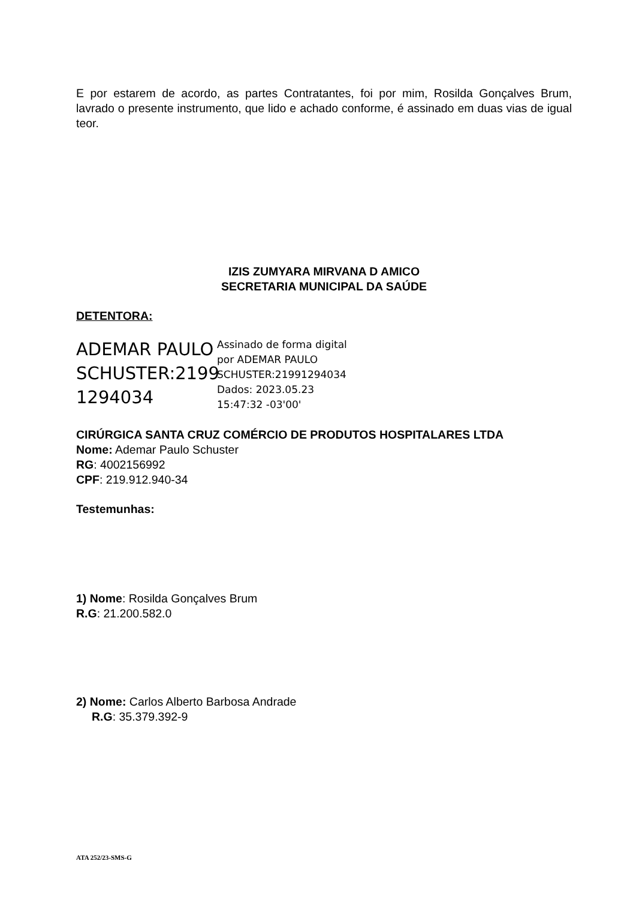E por estarem de acordo, as partes Contratantes, foi por mim, Rosilda Gonçalves Brum, lavrado o presente instrumento, que lido e achado conforme, é assinado em duas vias de igual teor.
IZIS ZUMYARA MIRVANA D AMICO
SECRETARIA MUNICIPAL DA SAÚDE
DETENTORA:
ADEMAR PAULO SCHUSTER:2199 1294034
Assinado de forma digital
por ADEMAR PAULO
SCHUSTER:21991294034
Dados: 2023.05.23
15:47:32 -03'00'
CIRÚRGICA SANTA CRUZ COMÉRCIO DE PRODUTOS HOSPITALARES LTDA
Nome: Ademar Paulo Schuster
RG: 4002156992
CPF: 219.912.940-34
Testemunhas:
1) Nome: Rosilda Gonçalves Brum
R.G: 21.200.582.0
2) Nome: Carlos Alberto Barbosa Andrade
R.G: 35.379.392-9
ATA 252/23-SMS-G